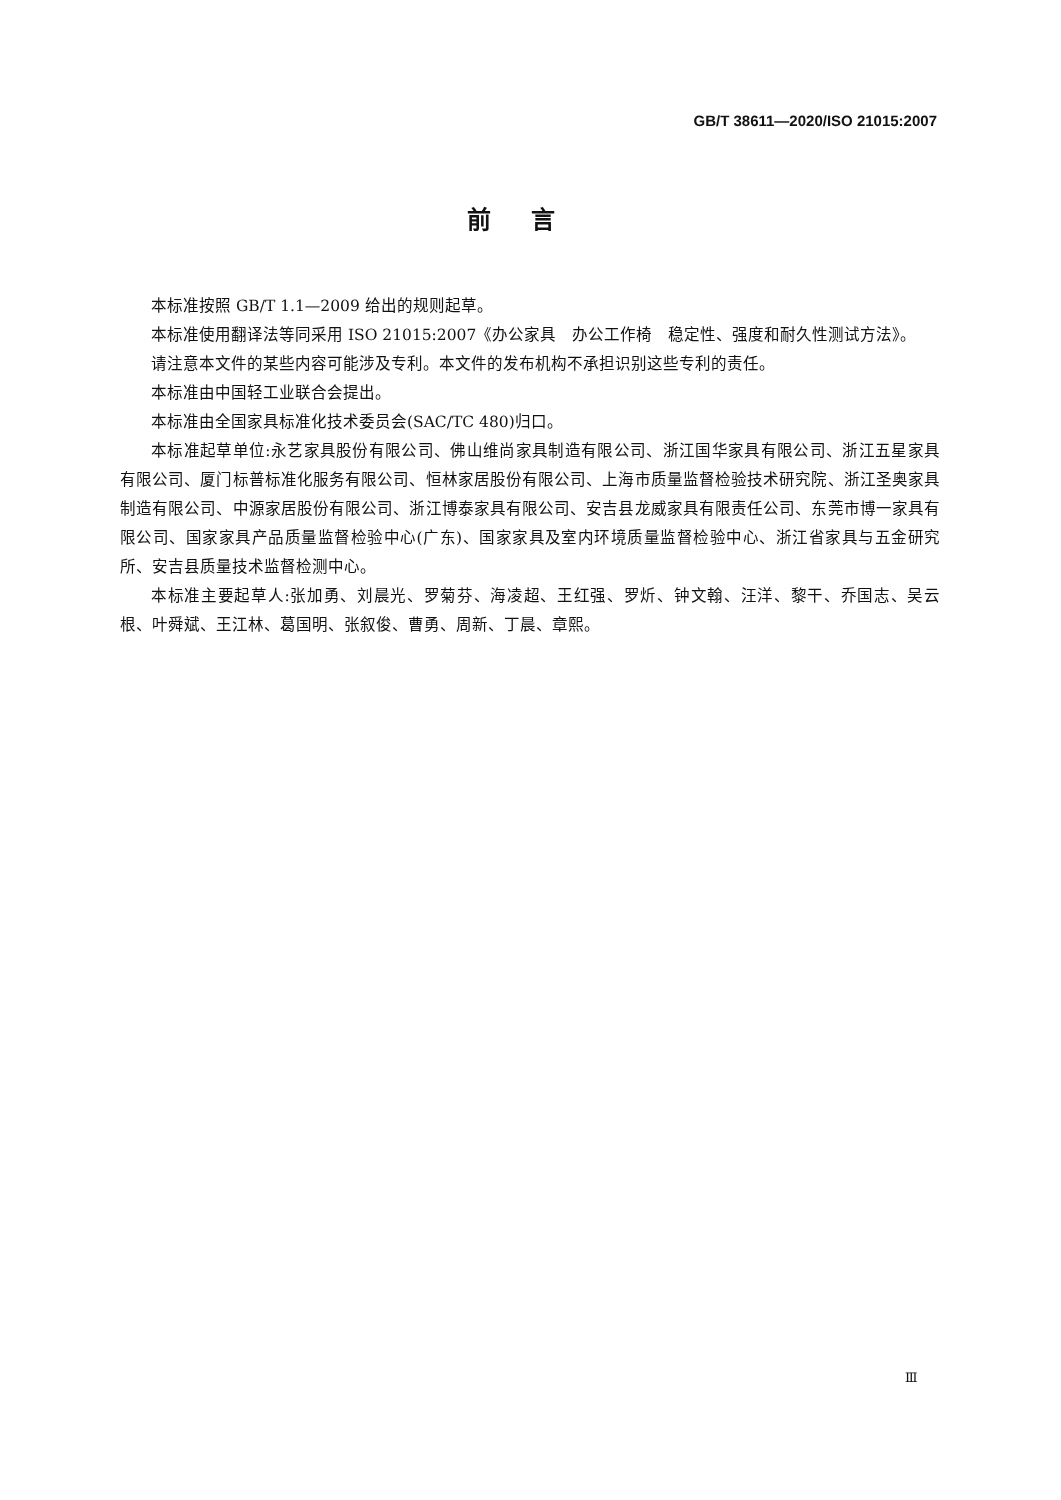GB/T 38611—2020/ISO 21015:2007
前言
本标准按照 GB/T 1.1—2009 给出的规则起草。
本标准使用翻译法等同采用 ISO 21015:2007《办公家具　办公工作椅　稳定性、强度和耐久性测试方法》。
请注意本文件的某些内容可能涉及专利。本文件的发布机构不承担识别这些专利的责任。
本标准由中国轻工业联合会提出。
本标准由全国家具标准化技术委员会(SAC/TC 480)归口。
本标准起草单位:永艺家具股份有限公司、佛山维尚家具制造有限公司、浙江国华家具有限公司、浙江五星家具有限公司、厦门标普标准化服务有限公司、恒林家居股份有限公司、上海市质量监督检验技术研究院、浙江圣奥家具制造有限公司、中源家居股份有限公司、浙江博泰家具有限公司、安吉县龙威家具有限责任公司、东莞市博一家具有限公司、国家家具产品质量监督检验中心(广东)、国家家具及室内环境质量监督检验中心、浙江省家具与五金研究所、安吉县质量技术监督检测中心。
本标准主要起草人:张加勇、刘晨光、罗菊芬、海凌超、王红强、罗炘、钟文翰、汪洋、黎干、乔国志、吴云根、叶舜斌、王江林、葛国明、张叙俊、曹勇、周新、丁晨、章熙。
Ⅲ